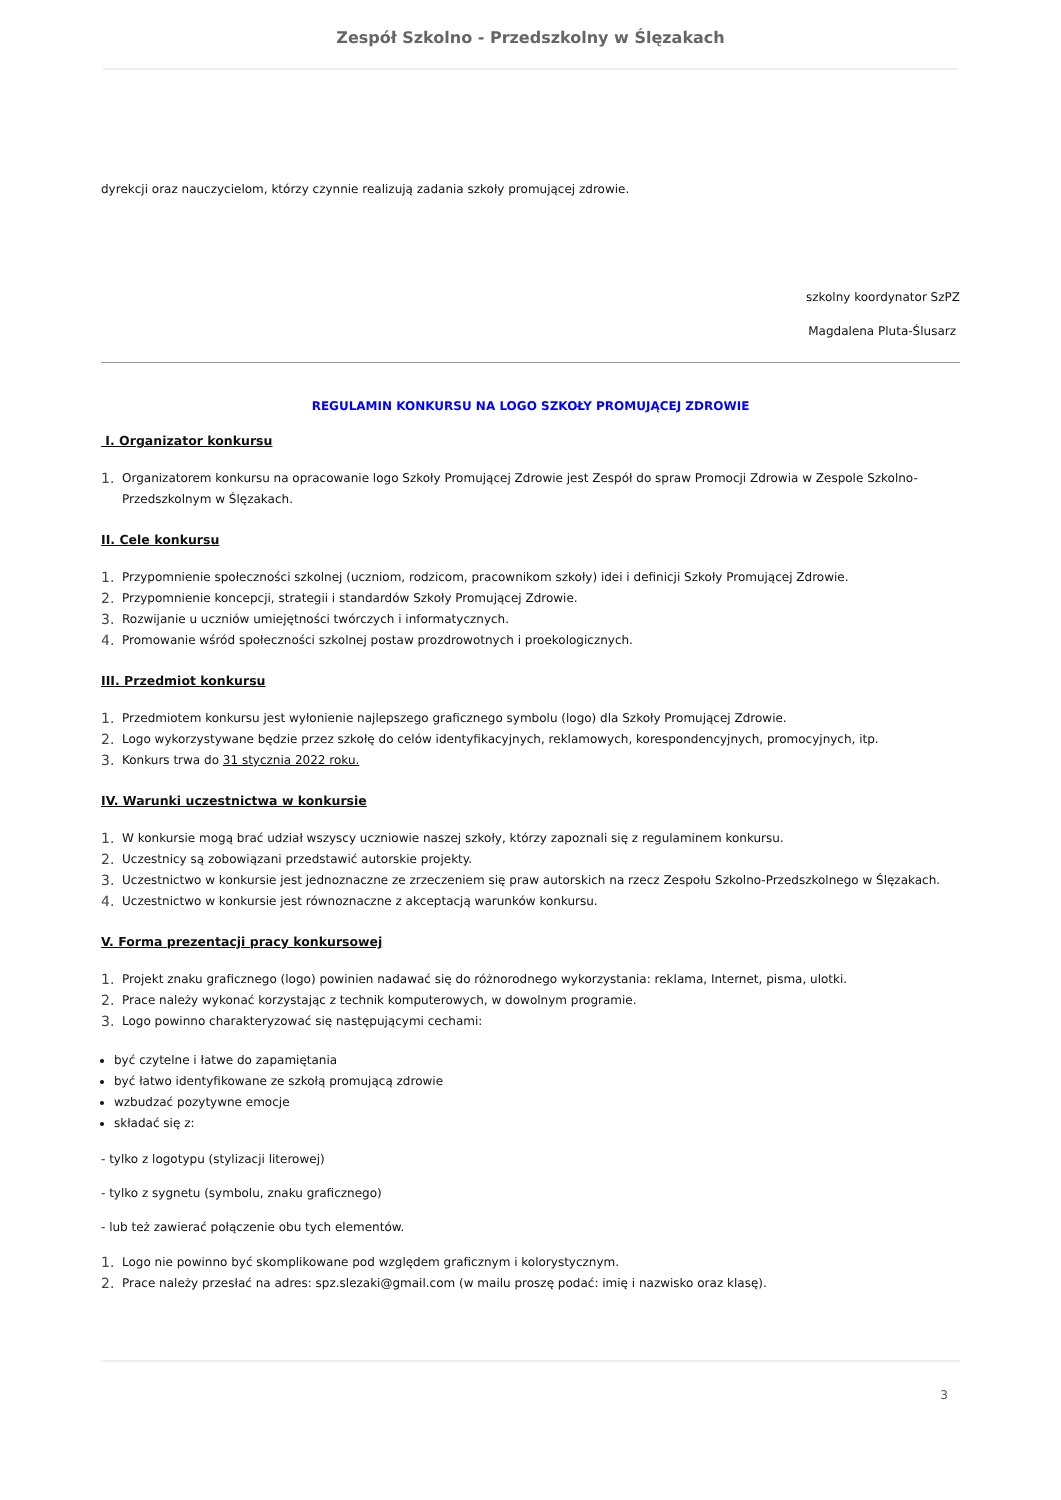Zespół Szkolno - Przedszkolny w Ślęzakach
dyrekcji oraz nauczycielom, którzy czynnie realizują zadania szkoły promującej zdrowie.
szkolny koordynator SzPZ
Magdalena Pluta-Ślusarz
REGULAMIN KONKURSU NA LOGO SZKOŁY PROMUJĄCEJ ZDROWIE
I. Organizator konkursu
1. Organizatorem konkursu na opracowanie logo Szkoły Promującej Zdrowie jest Zespół do spraw Promocji Zdrowia w Zespole Szkolno-Przedszkolnym w Ślęzakach.
II. Cele konkursu
1. Przypomnienie społeczności szkolnej (uczniom, rodzicom, pracownikom szkoły) idei i definicji Szkoły Promującej Zdrowie.
2. Przypomnienie koncepcji, strategii i standardów Szkoły Promującej Zdrowie.
3. Rozwijanie u uczniów umiejętności twórczych i informatycznych.
4. Promowanie wśród społeczności szkolnej postaw prozdrowotnych i proekologicznych.
III. Przedmiot konkursu
1. Przedmiotem konkursu jest wyłonienie najlepszego graficznego symbolu (logo) dla Szkoły Promującej Zdrowie.
2. Logo wykorzystywane będzie przez szkołę do celów identyfikacyjnych, reklamowych, korespondencyjnych, promocyjnych, itp.
3. Konkurs trwa do 31 stycznia 2022 roku.
IV. Warunki uczestnictwa w konkursie
1. W konkursie mogą brać udział wszyscy uczniowie naszej szkoły, którzy zapoznali się z regulaminem konkursu.
2. Uczestnicy są zobowiązani przedstawić autorskie projekty.
3. Uczestnictwo w konkursie jest jednoznaczne ze zrzeczeniem się praw autorskich na rzecz Zespołu Szkolno-Przedszkolnego w Ślęzakach.
4. Uczestnictwo w konkursie jest równoznaczne z akceptacją warunków konkursu.
V. Forma prezentacji pracy konkursowej
1. Projekt znaku graficznego (logo) powinien nadawać się do różnorodnego wykorzystania: reklama, Internet, pisma, ulotki.
2. Prace należy wykonać korzystając z technik komputerowych, w dowolnym programie.
3. Logo powinno charakteryzować się następującymi cechami:
być czytelne i łatwe do zapamiętania
być łatwo identyfikowane ze szkołą promującą zdrowie
wzbudzać pozytywne emocje
składać się z:
- tylko z logotypu (stylizacji literowej)
- tylko z sygnetu (symbolu, znaku graficznego)
- lub też zawierać połączenie obu tych elementów.
1. Logo nie powinno być skomplikowane pod względem graficznym i kolorystycznym.
2. Prace należy przesłać na adres: spz.slezaki@gmail.com (w mailu proszę podać: imię i nazwisko oraz klasę).
3